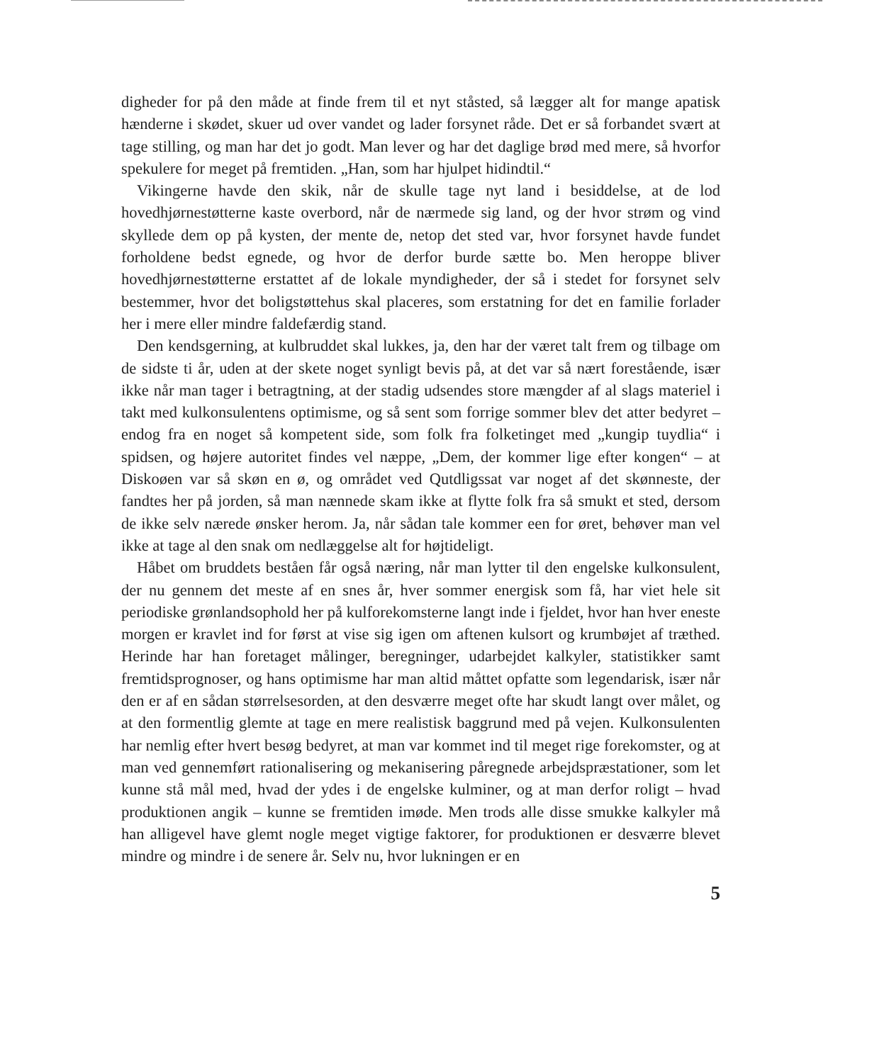digheder for på den måde at finde frem til et nyt ståsted, så lægger alt for mange apatisk hænderne i skødet, skuer ud over vandet og lader forsynet råde. Det er så forbandet svært at tage stilling, og man har det jo godt. Man lever og har det daglige brød med mere, så hvorfor spekulere for meget på fremtiden. „Han, som har hjulpet hidindtil.“
Vikingerne havde den skik, når de skulle tage nyt land i besiddelse, at de lod hovedhjørnestøtterne kaste overbord, når de nærmede sig land, og der hvor strøm og vind skyllede dem op på kysten, der mente de, netop det sted var, hvor forsynet havde fundet forholdene bedst egnede, og hvor de derfor burde sætte bo. Men heroppe bliver hovedhjørnestøtterne erstattet af de lokale myndigheder, der så i stedet for forsynet selv bestemmer, hvor det boligstøttehus skal placeres, som erstatning for det en familie forlader her i mere eller mindre faldefærdig stand.
Den kendsgerning, at kulbruddet skal lukkes, ja, den har der været talt frem og tilbage om de sidste ti år, uden at der skete noget synligt bevis på, at det var så nært forestående, især ikke når man tager i betragtning, at der stadig udsendes store mængder af al slags materiel i takt med kulkonsulentens optimisme, og så sent som forrige sommer blev det atter bedyret – endog fra en noget så kompetent side, som folk fra folketinget med „kungip tuydlia“ i spidsen, og højere autoritet findes vel næppe, „Dem, der kommer lige efter kongen“ – at Diskoøen var så skøn en ø, og området ved Qutdligssat var noget af det skønneste, der fandtes her på jorden, så man nænnede skam ikke at flytte folk fra så smukt et sted, dersom de ikke selv nærede ønsker herom. Ja, når sådan tale kommer een for øret, behøver man vel ikke at tage al den snak om nedlæggelse alt for højtideligt.
Håbet om bruddets beståen får også næring, når man lytter til den engelske kulkonsulent, der nu gennem det meste af en snes år, hver sommer energisk som få, har viet hele sit periodiske grønlandsophold her på kulforekomsterne langt inde i fjeldet, hvor han hver eneste morgen er kravlet ind for først at vise sig igen om aftenen kulsort og krumbøjet af træthed. Herinde har han foretaget målinger, beregninger, udarbejdet kalkyler, statistikker samt fremtidsprognoser, og hans optimisme har man altid måttet opfatte som legendarisk, især når den er af en sådan størrelsesorden, at den desværre meget ofte har skudt langt over målet, og at den formentlig glemte at tage en mere realistisk baggrund med på vejen. Kulkonsulenten har nemlig efter hvert besøg bedyret, at man var kommet ind til meget rige forekomster, og at man ved gennemført rationalisering og mekanisering påregnede arbejdspræstationer, som let kunne stå mål med, hvad der ydes i de engelske kulminer, og at man derfor roligt – hvad produktionen angik – kunne se fremtiden imøde. Men trods alle disse smukke kalkyler må han alligevel have glemt nogle meget vigtige faktorer, for produktionen er desværre blevet mindre og mindre i de senere år. Selv nu, hvor lukningen er en
5